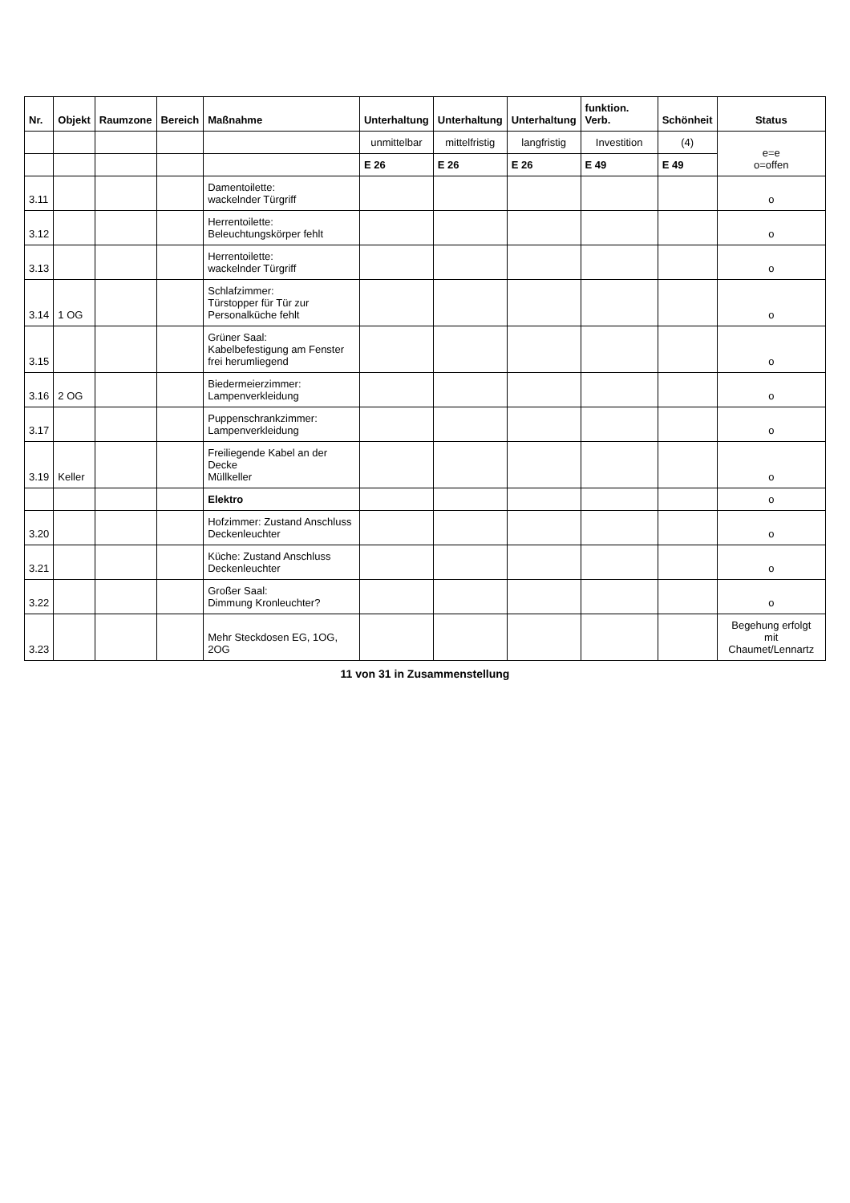| Nr. | Objekt | Raumzone | Bereich | Maßnahme | Unterhaltung | Unterhaltung | Unterhaltung | funktion. Verb. | Schönheit | Status |
| --- | --- | --- | --- | --- | --- | --- | --- | --- | --- | --- |
| | | | | | unmittelbar | mittelfristig | langfristig | Investition | (4) | e=e o=offen |
| | | | | | E 26 | E 26 | E 26 | E 49 | E 49 | |
| 3.11 | | | | Damentoilette: wackelnder Türgriff | | | | | | o |
| 3.12 | | | | Herrentoilette: Beleuchtungskörper fehlt | | | | | | o |
| 3.13 | | | | Herrentoilette: wackelnder Türgriff | | | | | | o |
| 3.14 | 1 OG | | | Schlafzimmer: Türstopper für Tür zur Personalküche fehlt | | | | | | o |
| 3.15 | | | | Grüner Saal: Kabelbefestigung am Fenster frei herumliegend | | | | | | o |
| 3.16 | 2 OG | | | Biedermeierzimmer: Lampenverkleidung | | | | | | o |
| 3.17 | | | | Puppenschrankzimmer: Lampenverkleidung | | | | | | o |
| 3.19 | Keller | | | Freiliegende Kabel an der Decke Müllkeller | | | | | | o |
| | | | | Elektro | | | | | | o |
| 3.20 | | | | Hofzimmer: Zustand Anschluss Deckenleuchter | | | | | | o |
| 3.21 | | | | Küche: Zustand Anschluss Deckenleuchter | | | | | | o |
| 3.22 | | | | Großer Saal: Dimmung Kronleuchter? | | | | | | o |
| 3.23 | | | | Mehr Steckdosen EG, 1OG, 2OG | | | | | | Begehung erfolgt mit Chaumet/Lennartz |
11 von 31 in Zusammenstellung